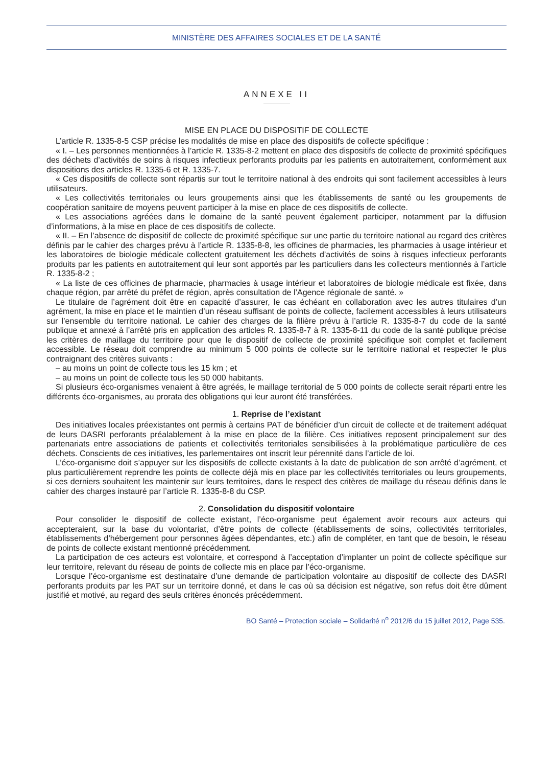MINISTÈRE DES AFFAIRES SOCIALES ET DE LA SANTÉ
ANNEXE II
MISE EN PLACE DU DISPOSITIF DE COLLECTE
L’article R. 1335-8-5 CSP précise les modalités de mise en place des dispositifs de collecte spécifique :
« I. – Les personnes mentionnées à l’article R. 1335-8-2 mettent en place des dispositifs de collecte de proximité spécifiques des déchets d’activités de soins à risques infectieux perforants produits par les patients en autotraitement, conformément aux dispositions des articles R. 1335-6 et R. 1335-7.
« Ces dispositifs de collecte sont répartis sur tout le territoire national à des endroits qui sont facilement accessibles à leurs utilisateurs.
« Les collectivités territoriales ou leurs groupements ainsi que les établissements de santé ou les groupements de coopération sanitaire de moyens peuvent participer à la mise en place de ces dispositifs de collecte.
« Les associations agréées dans le domaine de la santé peuvent également participer, notamment par la diffusion d’informations, à la mise en place de ces dispositifs de collecte.
« II. – En l’absence de dispositif de collecte de proximité spécifique sur une partie du territoire national au regard des critères définis par le cahier des charges prévu à l’article R. 1335-8-8, les officines de pharmacies, les pharmacies à usage intérieur et les laboratoires de biologie médicale collectent gratuitement les déchets d’activités de soins à risques infectieux perforants produits par les patients en autotraitement qui leur sont apportés par les particuliers dans les collecteurs mentionnés à l’article R. 1335-8-2 ;
« La liste de ces officines de pharmacie, pharmacies à usage intérieur et laboratoires de biologie médicale est fixée, dans chaque région, par arrêté du préfet de région, après consultation de l’Agence régionale de santé. »
Le titulaire de l’agrément doit être en capacité d’assurer, le cas échéant en collaboration avec les autres titulaires d’un agrément, la mise en place et le maintien d’un réseau suffisant de points de collecte, facilement accessibles à leurs utilisateurs sur l’ensemble du territoire national. Le cahier des charges de la filière prévu à l’article R. 1335-8-7 du code de la santé publique et annexé à l’arrêté pris en application des articles R. 1335-8-7 à R. 1335-8-11 du code de la santé publique précise les critères de maillage du territoire pour que le dispositif de collecte de proximité spécifique soit complet et facilement accessible. Le réseau doit comprendre au minimum 5 000 points de collecte sur le territoire national et respecter le plus contraignant des critères suivants :
– au moins un point de collecte tous les 15 km ; et
– au moins un point de collecte tous les 50 000 habitants.
Si plusieurs éco-organismes venaient à être agréés, le maillage territorial de 5 000 points de collecte serait réparti entre les différents éco-organismes, au prorata des obligations qui leur auront été transférées.
1. Reprise de l’existant
Des initiatives locales préexistantes ont permis à certains PAT de bénéficier d’un circuit de collecte et de traitement adéquat de leurs DASRI perforants préalablement à la mise en place de la filière. Ces initiatives reposent principalement sur des partenariats entre associations de patients et collectivités territoriales sensibilisées à la problématique particulière de ces déchets. Conscients de ces initiatives, les parlementaires ont inscrit leur pérennité dans l’article de loi.
L’éco-organisme doit s’appuyer sur les dispositifs de collecte existants à la date de publication de son arrêté d’agrément, et plus particulièrement reprendre les points de collecte déjà mis en place par les collectivités territoriales ou leurs groupements, si ces derniers souhaitent les maintenir sur leurs territoires, dans le respect des critères de maillage du réseau définis dans le cahier des charges instauré par l’article R. 1335-8-8 du CSP.
2. Consolidation du dispositif volontaire
Pour consolider le dispositif de collecte existant, l’éco-organisme peut également avoir recours aux acteurs qui accepteraient, sur la base du volontariat, d’être points de collecte (établissements de soins, collectivités territoriales, établissements d’hébergement pour personnes âgées dépendantes, etc.) afin de compléter, en tant que de besoin, le réseau de points de collecte existant mentionné précédemment.
La participation de ces acteurs est volontaire, et correspond à l’acceptation d’implanter un point de collecte spécifique sur leur territoire, relevant du réseau de points de collecte mis en place par l’éco-organisme.
Lorsque l’éco-organisme est destinataire d’une demande de participation volontaire au dispositif de collecte des DASRI perforants produits par les PAT sur un territoire donné, et dans le cas où sa décision est négative, son refus doit être dûment justifié et motivé, au regard des seuls critères énoncés précédemment.
BO Santé – Protection sociale – Solidarité n<sup>o</sup> 2012/6 du 15 juillet 2012, Page 535.